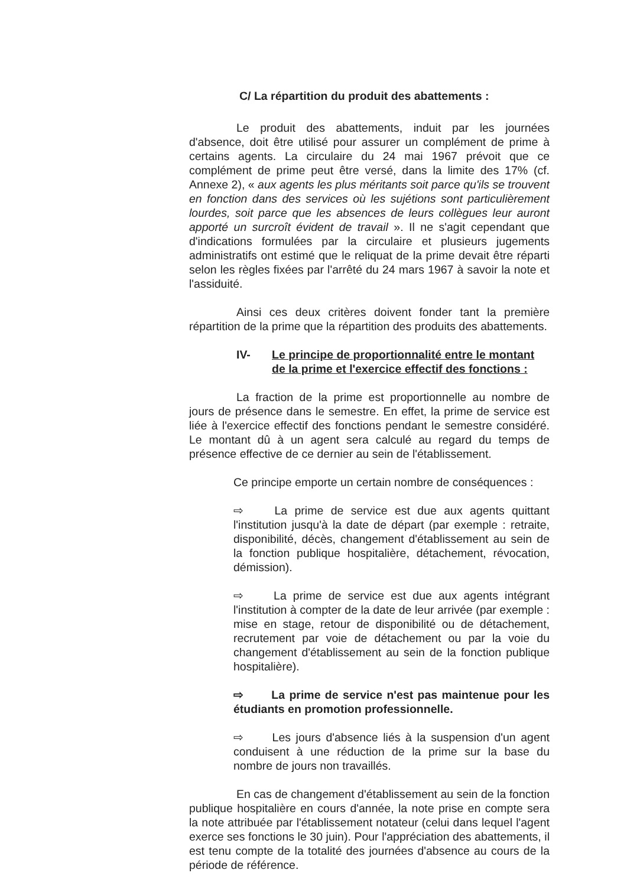C/ La répartition du produit des abattements :
Le produit des abattements, induit par les journées d'absence, doit être utilisé pour assurer un complément de prime à certains agents. La circulaire du 24 mai 1967 prévoit que ce complément de prime peut être versé, dans la limite des 17% (cf. Annexe 2), « aux agents les plus méritants soit parce qu'ils se trouvent en fonction dans des services où les sujétions sont particulièrement lourdes, soit parce que les absences de leurs collègues leur auront apporté un surcroît évident de travail ». Il ne s'agit cependant que d'indications formulées par la circulaire et plusieurs jugements administratifs ont estimé que le reliquat de la prime devait être réparti selon les règles fixées par l'arrêté du 24 mars 1967 à savoir la note et l'assiduité.
Ainsi ces deux critères doivent fonder tant la première répartition de la prime que la répartition des produits des abattements.
IV- Le principe de proportionnalité entre le montant de la prime et l'exercice effectif des fonctions :
La fraction de la prime est proportionnelle au nombre de jours de présence dans le semestre. En effet, la prime de service est liée à l'exercice effectif des fonctions pendant le semestre considéré. Le montant dû à un agent sera calculé au regard du temps de présence effective de ce dernier au sein de l'établissement.
Ce principe emporte un certain nombre de conséquences :
⇨ La prime de service est due aux agents quittant l'institution jusqu'à la date de départ (par exemple : retraite, disponibilité, décès, changement d'établissement au sein de la fonction publique hospitalière, détachement, révocation, démission).
⇨ La prime de service est due aux agents intégrant l'institution à compter de la date de leur arrivée (par exemple : mise en stage, retour de disponibilité ou de détachement, recrutement par voie de détachement ou par la voie du changement d'établissement au sein de la fonction publique hospitalière).
⇨ La prime de service n'est pas maintenue pour les étudiants en promotion professionnelle.
⇨ Les jours d'absence liés à la suspension d'un agent conduisent à une réduction de la prime sur la base du nombre de jours non travaillés.
En cas de changement d'établissement au sein de la fonction publique hospitalière en cours d'année, la note prise en compte sera la note attribuée par l'établissement notateur (celui dans lequel l'agent exerce ses fonctions le 30 juin). Pour l'appréciation des abattements, il est tenu compte de la totalité des journées d'absence au cours de la période de référence.